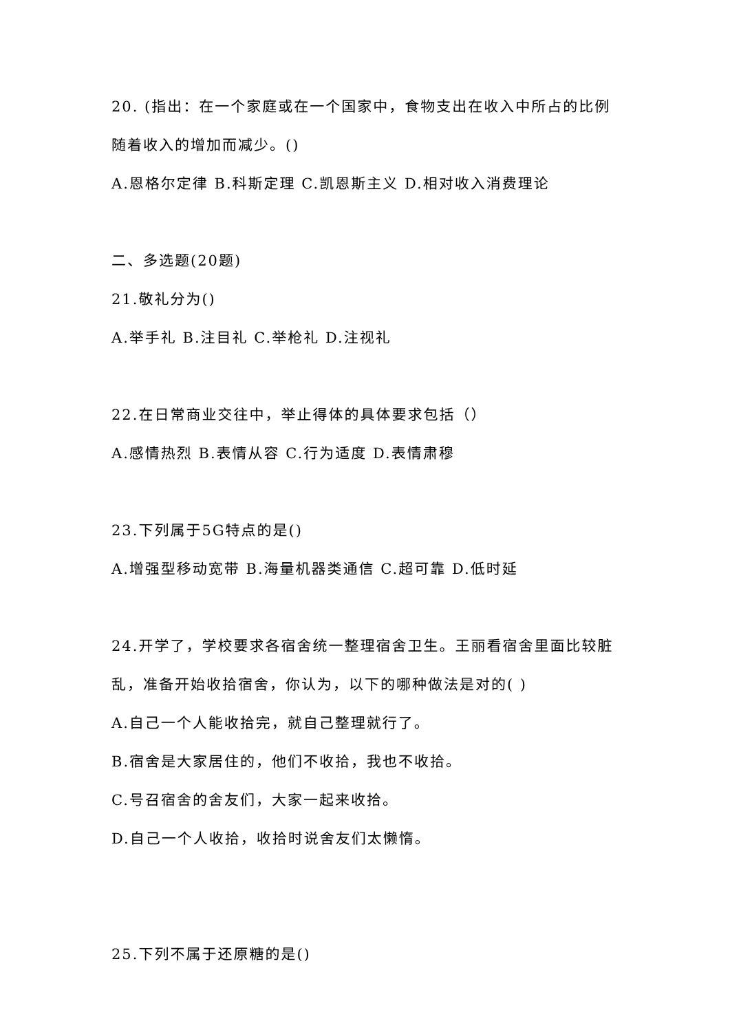20. (指出：在一个家庭或在一个国家中，食物支出在收入中所占的比例随着收入的增加而减少。()
A.恩格尔定律 B.科斯定理 C.凯恩斯主义 D.相对收入消费理论
二、多选题(20题)
21.敬礼分为()
A.举手礼 B.注目礼 C.举枪礼 D.注视礼
22.在日常商业交往中，举止得体的具体要求包括（）
A.感情热烈 B.表情从容 C.行为适度 D.表情肃穆
23.下列属于5G特点的是()
A.增强型移动宽带 B.海量机器类通信 C.超可靠 D.低时延
24.开学了，学校要求各宿舍统一整理宿舍卫生。王丽看宿舍里面比较脏乱，准备开始收拾宿舍，你认为，以下的哪种做法是对的( )
A.自己一个人能收拾完，就自己整理就行了。
B.宿舍是大家居住的，他们不收拾，我也不收拾。
C.号召宿舍的舍友们，大家一起来收拾。
D.自己一个人收拾，收拾时说舍友们太懒惰。
25.下列不属于还原糖的是()